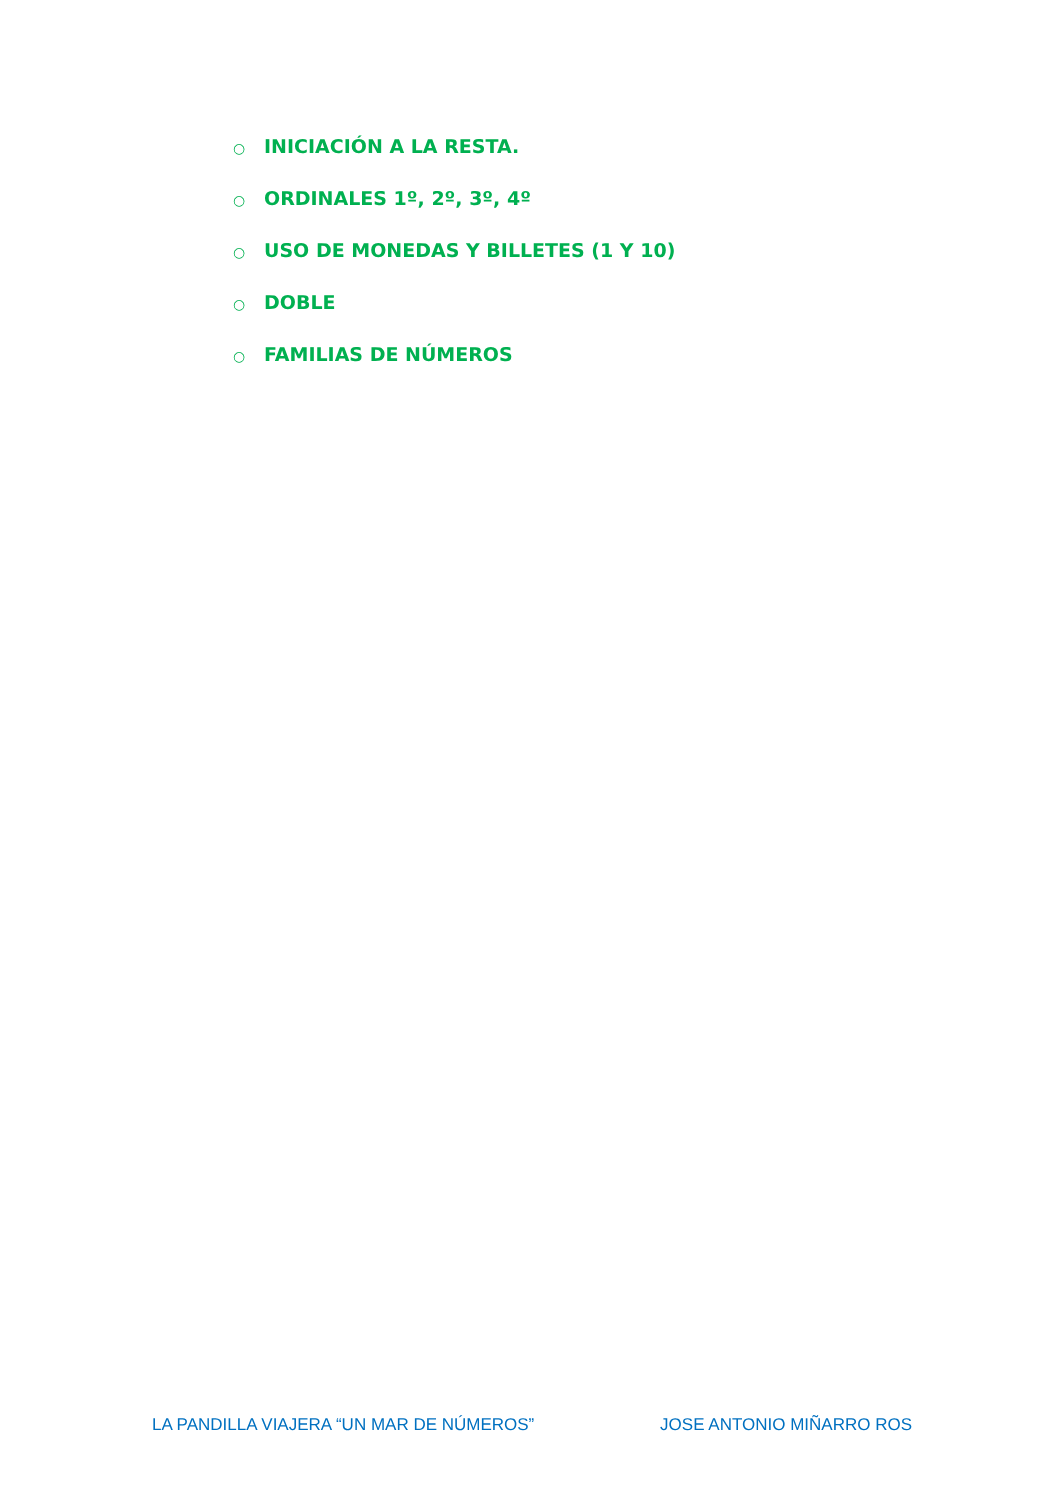○ INICIACIÓN A LA RESTA.
○ ORDINALES 1º, 2º, 3º, 4º
○ USO DE MONEDAS Y BILLETES (1 Y 10)
○ DOBLE
○ FAMILIAS DE NÚMEROS
LA PANDILLA VIAJERA “UN MAR DE NÚMEROS” JOSE ANTONIO MIÑARRO ROS